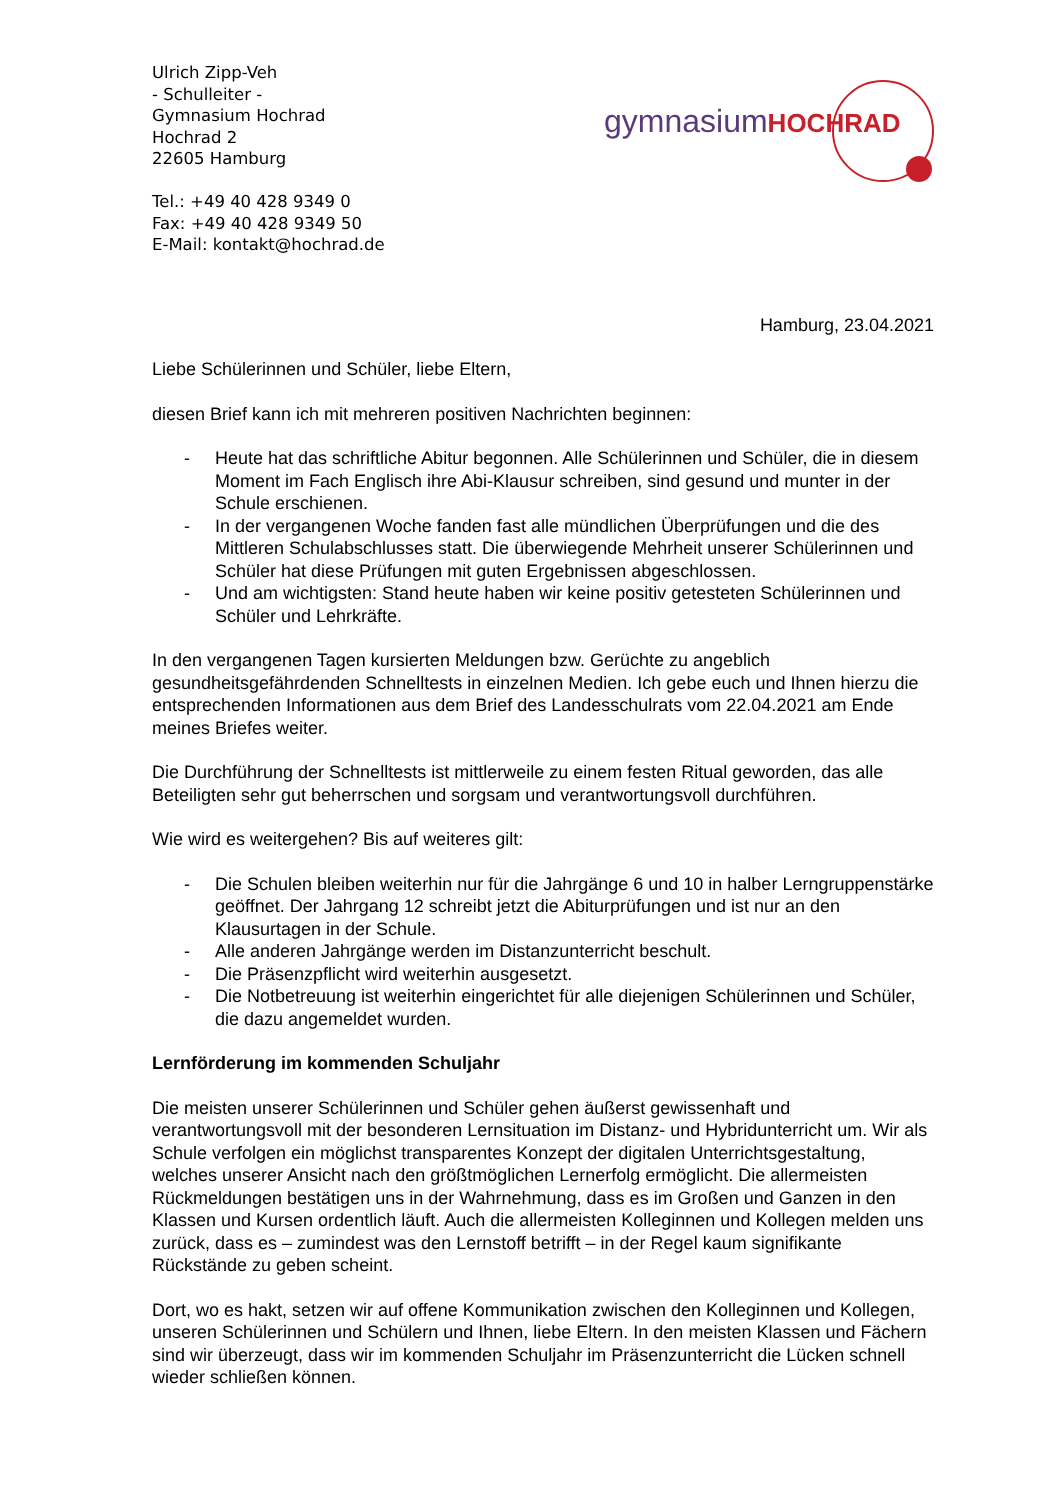Ulrich Zipp-Veh
- Schulleiter -
Gymnasium Hochrad
Hochrad 2
22605 Hamburg
Tel.: +49 40 428 9349 0
Fax: +49 40 428 9349 50
E-Mail: kontakt@hochrad.de
gymnasiumHOCHRAD
Hamburg, 23.04.2021
Liebe Schülerinnen und Schüler, liebe Eltern,
diesen Brief kann ich mit mehreren positiven Nachrichten beginnen:
- Heute hat das schriftliche Abitur begonnen. Alle Schülerinnen und Schüler, die in diesem Moment im Fach Englisch ihre Abi-Klausur schreiben, sind gesund und munter in der Schule erschienen.
- In der vergangenen Woche fanden fast alle mündlichen Überprüfungen und die des Mittleren Schulabschlusses statt. Die überwiegende Mehrheit unserer Schülerinnen und Schüler hat diese Prüfungen mit guten Ergebnissen abgeschlossen.
- Und am wichtigsten: Stand heute haben wir keine positiv getesteten Schülerinnen und Schüler und Lehrkräfte.
In den vergangenen Tagen kursierten Meldungen bzw. Gerüchte zu angeblich gesundheitsgefährdenden Schnelltests in einzelnen Medien. Ich gebe euch und Ihnen hierzu die entsprechenden Informationen aus dem Brief des Landesschulrats vom 22.04.2021 am Ende meines Briefes weiter.
Die Durchführung der Schnelltests ist mittlerweile zu einem festen Ritual geworden, das alle Beteiligten sehr gut beherrschen und sorgsam und verantwortungsvoll durchführen.
Wie wird es weitergehen? Bis auf weiteres gilt:
- Die Schulen bleiben weiterhin nur für die Jahrgänge 6 und 10 in halber Lerngruppenstärke geöffnet. Der Jahrgang 12 schreibt jetzt die Abiturprüfungen und ist nur an den Klausurtagen in der Schule.
- Alle anderen Jahrgänge werden im Distanzunterricht beschult.
- Die Präsenzpflicht wird weiterhin ausgesetzt.
- Die Notbetreuung ist weiterhin eingerichtet für alle diejenigen Schülerinnen und Schüler, die dazu angemeldet wurden.
Lernförderung im kommenden Schuljahr
Die meisten unserer Schülerinnen und Schüler gehen äußerst gewissenhaft und verantwortungsvoll mit der besonderen Lernsituation im Distanz- und Hybridunterricht um. Wir als Schule verfolgen ein möglichst transparentes Konzept der digitalen Unterrichtsgestaltung, welches unserer Ansicht nach den größtmöglichen Lernerfolg ermöglicht. Die allermeisten Rückmeldungen bestätigen uns in der Wahrnehmung, dass es im Großen und Ganzen in den Klassen und Kursen ordentlich läuft. Auch die allermeisten Kolleginnen und Kollegen melden uns zurück, dass es – zumindest was den Lernstoff betrifft – in der Regel kaum signifikante Rückstände zu geben scheint.
Dort, wo es hakt, setzen wir auf offene Kommunikation zwischen den Kolleginnen und Kollegen, unseren Schülerinnen und Schülern und Ihnen, liebe Eltern. In den meisten Klassen und Fächern sind wir überzeugt, dass wir im kommenden Schuljahr im Präsenzunterricht die Lücken schnell wieder schließen können.